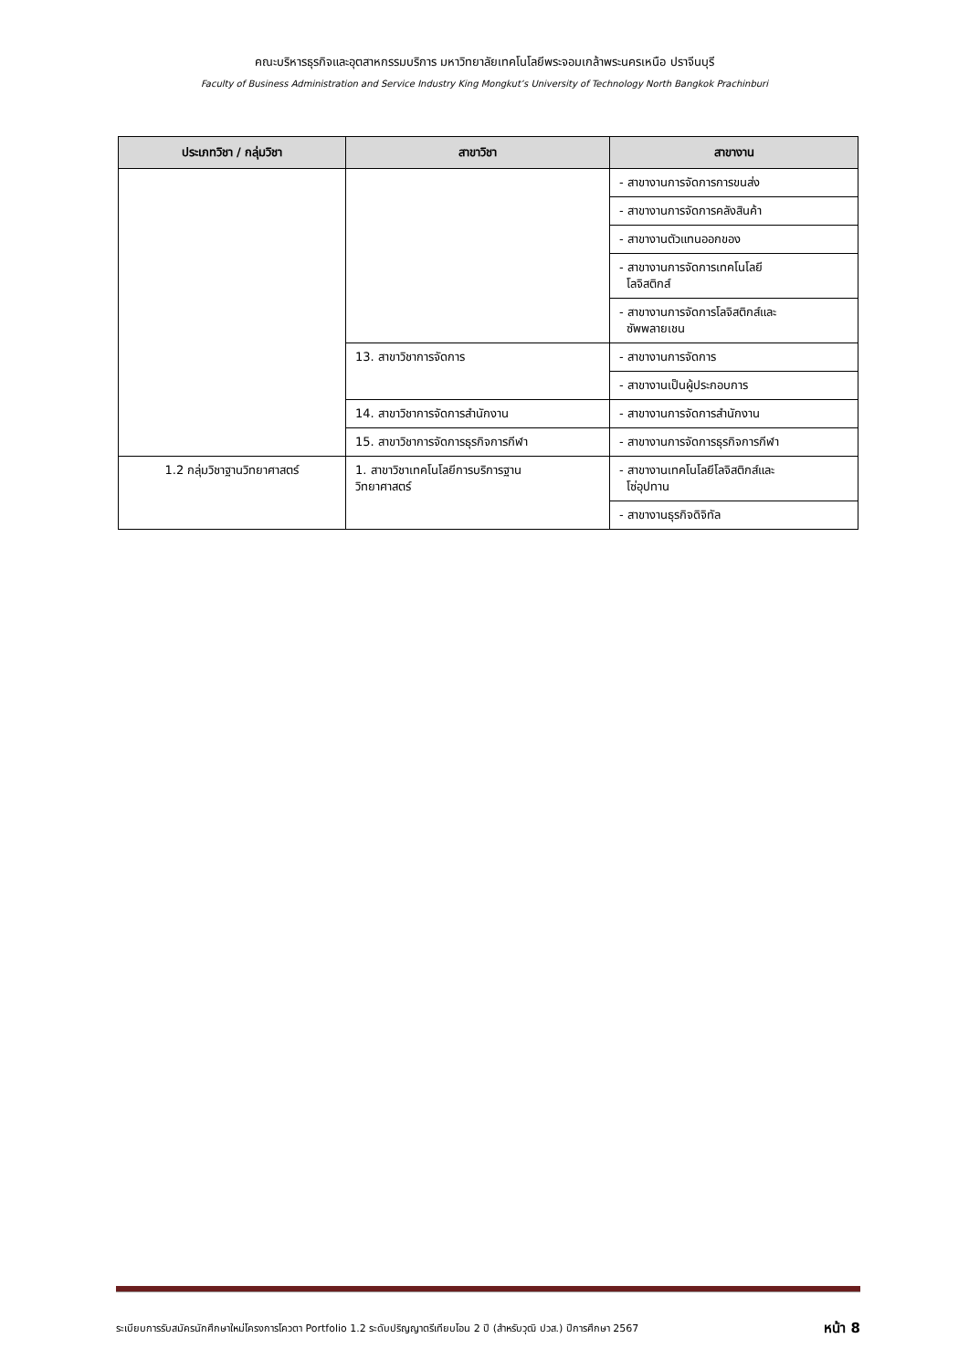คณะบริหารธุรกิจและอุตสาหกรรมบริการ มหาวิทยาลัยเทคโนโลยีพระจอมเกล้าพระนครเหนือ ปราจีนบุรี
Faculty of Business Administration and Service Industry King Mongkut’s University of Technology North Bangkok Prachinburi
| ประเภทวิชา / กลุ่มวิชา | สาขาวิชา | สาขางาน |
| --- | --- | --- |
| | | - สาขางานการจัดการการขนส่ง |
| | | - สาขางานการจัดการคลังสินค้า |
| | | - สาขางานตัวแทนออกของ |
| | | - สาขางานการจัดการเทคโนโลยี โลจิสติกส์ |
| | | - สาขางานการจัดการโลจิสติกส์และ ซัพพลายเชน |
| | 13. สาขาวิชาการจัดการ | - สาขางานการจัดการ |
| | | - สาขางานเป็นผู้ประกอบการ |
| | 14. สาขาวิชาการจัดการสำนักงาน | - สาขางานการจัดการสำนักงาน |
| | 15. สาขาวิชาการจัดการธุรกิจการกีฬา | - สาขางานการจัดการธุรกิจการกีฬา |
| 1.2 กลุ่มวิชาฐานวิทยาศาสตร์ | 1. สาขาวิชาเทคโนโลยีการบริการฐาน วิทยาศาสตร์ | - สาขางานเทคโนโลยีโลจิสติกส์และ โซ่อุปทาน |
| | | - สาขางานธุรกิจดิจิทัล |
ระเบียบการรับสมัครนักศึกษาใหม่โครงการโควตา Portfolio 1.2 ระดับปริญญาตรีเทียบโอน 2 ปี (สำหรับวุฒิ ปวส.) ปีการศึกษา 2567 หน้า 8